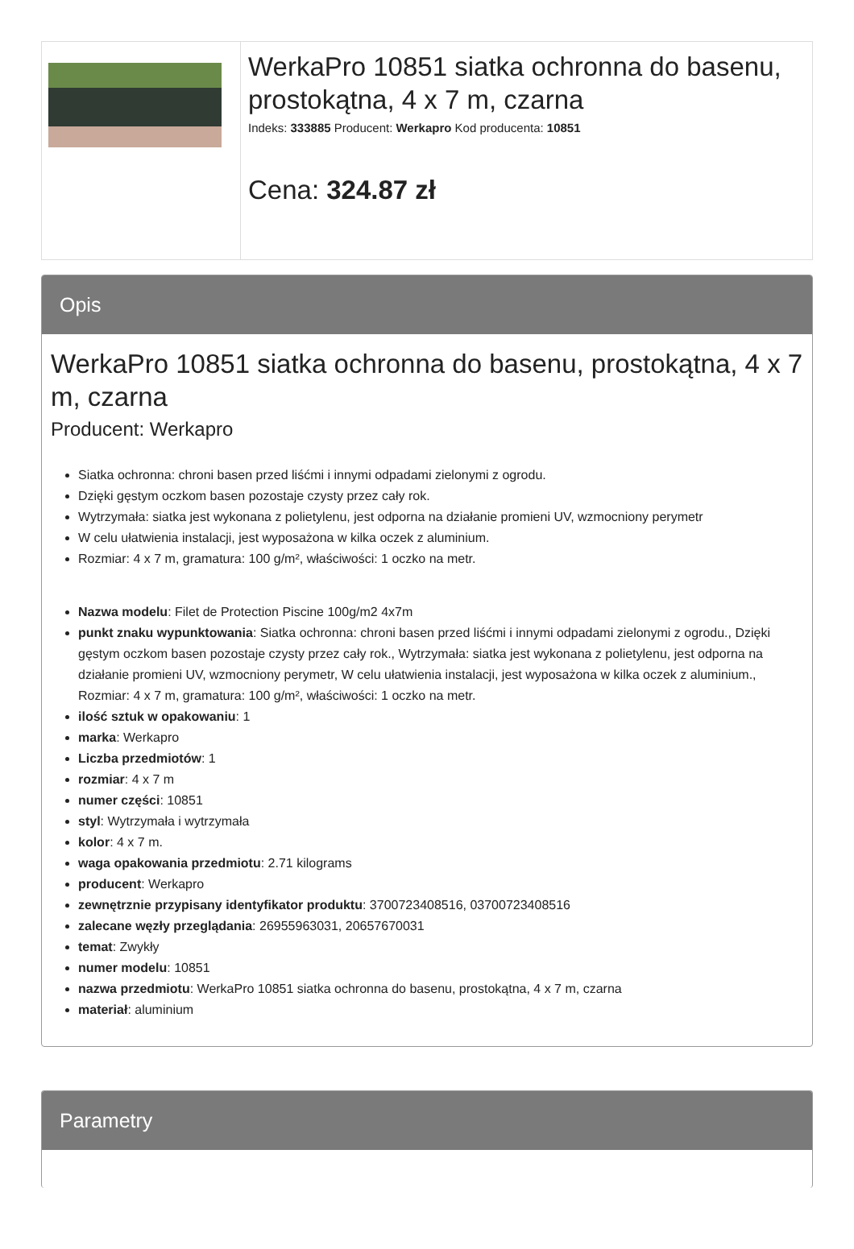WerkaPro 10851 siatka ochronna do basenu, prostokątna, 4 x 7 m, czarna
Indeks: 333885 Producent: Werkapro Kod producenta: 10851
Cena: 324.87 zł
Opis
WerkaPro 10851 siatka ochronna do basenu, prostokątna, 4 x 7 m, czarna
Producent: Werkapro
Siatka ochronna: chroni basen przed liśćmi i innymi odpadami zielonymi z ogrodu.
Dzięki gęstym oczkom basen pozostaje czysty przez cały rok.
Wytrzymała: siatka jest wykonana z polietylenu, jest odporna na działanie promieni UV, wzmocniony perymetr
W celu ułatwienia instalacji, jest wyposażona w kilka oczek z aluminium.
Rozmiar: 4 x 7 m, gramatura: 100 g/m², właściwości: 1 oczko na metr.
Nazwa modelu: Filet de Protection Piscine 100g/m2 4x7m
punkt znaku wypunktowania: Siatka ochronna: chroni basen przed liśćmi i innymi odpadami zielonymi z ogrodu., Dzięki gęstym oczkom basen pozostaje czysty przez cały rok., Wytrzymała: siatka jest wykonana z polietylenu, jest odporna na działanie promieni UV, wzmocniony perymetr, W celu ułatwienia instalacji, jest wyposażona w kilka oczek z aluminium., Rozmiar: 4 x 7 m, gramatura: 100 g/m², właściwości: 1 oczko na metr.
ilość sztuk w opakowaniu: 1
marka: Werkapro
Liczba przedmiotów: 1
rozmiar: 4 x 7 m
numer części: 10851
styl: Wytrzymała i wytrzymała
kolor: 4 x 7 m.
waga opakowania przedmiotu: 2.71 kilograms
producent: Werkapro
zewnętrznie przypisany identyfikator produktu: 3700723408516, 03700723408516
zalecane węzły przeglądania: 26955963031, 20657670031
temat: Zwykły
numer modelu: 10851
nazwa przedmiotu: WerkaPro 10851 siatka ochronna do basenu, prostokątna, 4 x 7 m, czarna
materiał: aluminium
Parametry